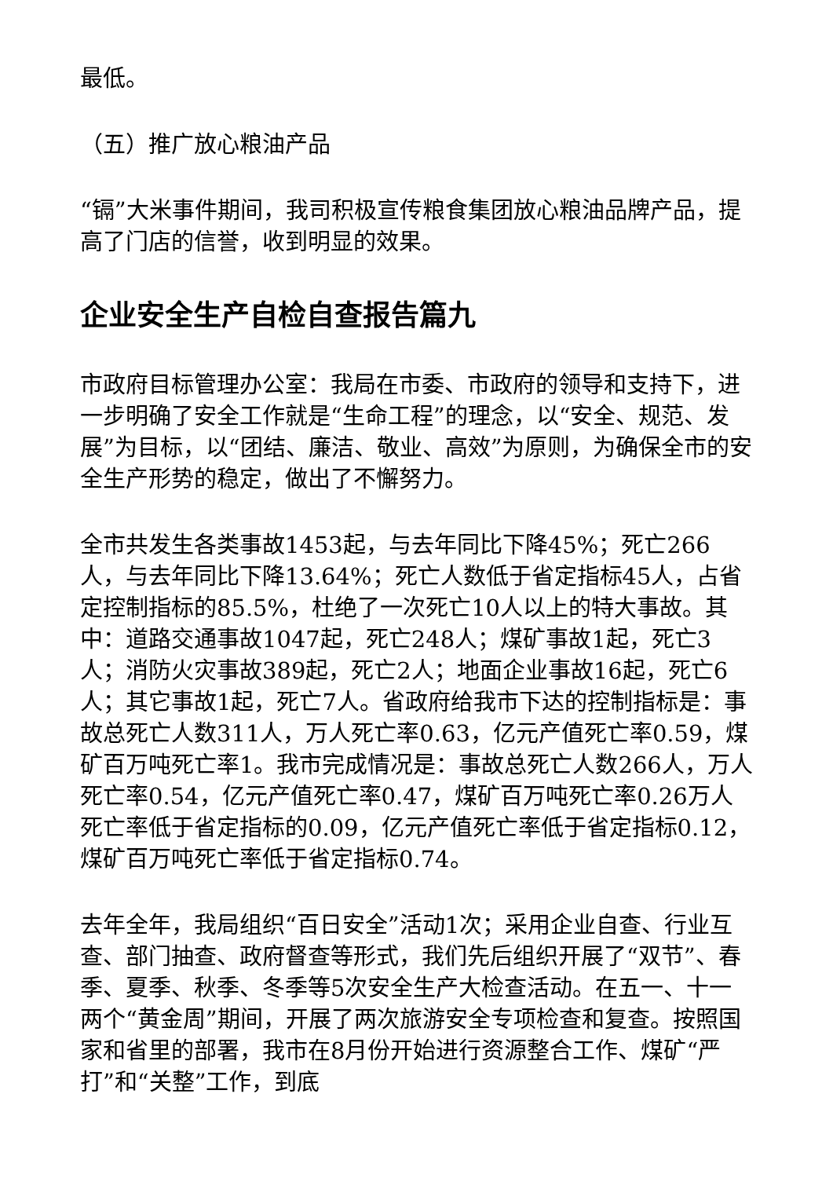最低。
（五）推广放心粮油产品
“镉”大米事件期间，我司积极宣传粮食集团放心粮油品牌产品，提高了门店的信誉，收到明显的效果。
企业安全生产自检自查报告篇九
市政府目标管理办公室：我局在市委、市政府的领导和支持下，进一步明确了安全工作就是“生命工程”的理念，以“安全、规范、发展”为目标，以“团结、廉洁、敬业、高效”为原则，为确保全市的安全生产形势的稳定，做出了不懈努力。
全市共发生各类事故1453起，与去年同比下降45%；死亡266人，与去年同比下降13.64%；死亡人数低于省定指标45人，占省定控制指标的85.5%，杜绝了一次死亡10人以上的特大事故。其中：道路交通事故1047起，死亡248人；煤矿事故1起，死亡3人；消防火灾事故389起，死亡2人；地面企业事故16起，死亡6人；其它事故1起，死亡7人。省政府给我市下达的控制指标是：事故总死亡人数311人，万人死亡率0.63，亿元产值死亡率0.59，煤矿百万吨死亡率1。我市完成情况是：事故总死亡人数266人，万人死亡率0.54，亿元产值死亡率0.47，煤矿百万吨死亡率0.26万人死亡率低于省定指标的0.09，亿元产值死亡率低于省定指标0.12，煤矿百万吨死亡率低于省定指标0.74。
去年全年，我局组织“百日安全”活动1次；采用企业自查、行业互查、部门抽查、政府督查等形式，我们先后组织开展了“双节”、春季、夏季、秋季、冬季等5次安全生产大检查活动。在五一、十一两个“黄金周”期间，开展了两次旅游安全专项检查和复查。按照国家和省里的部署，我市在8月份开始进行资源整合工作、煤矿“严打”和“关整”工作，到底